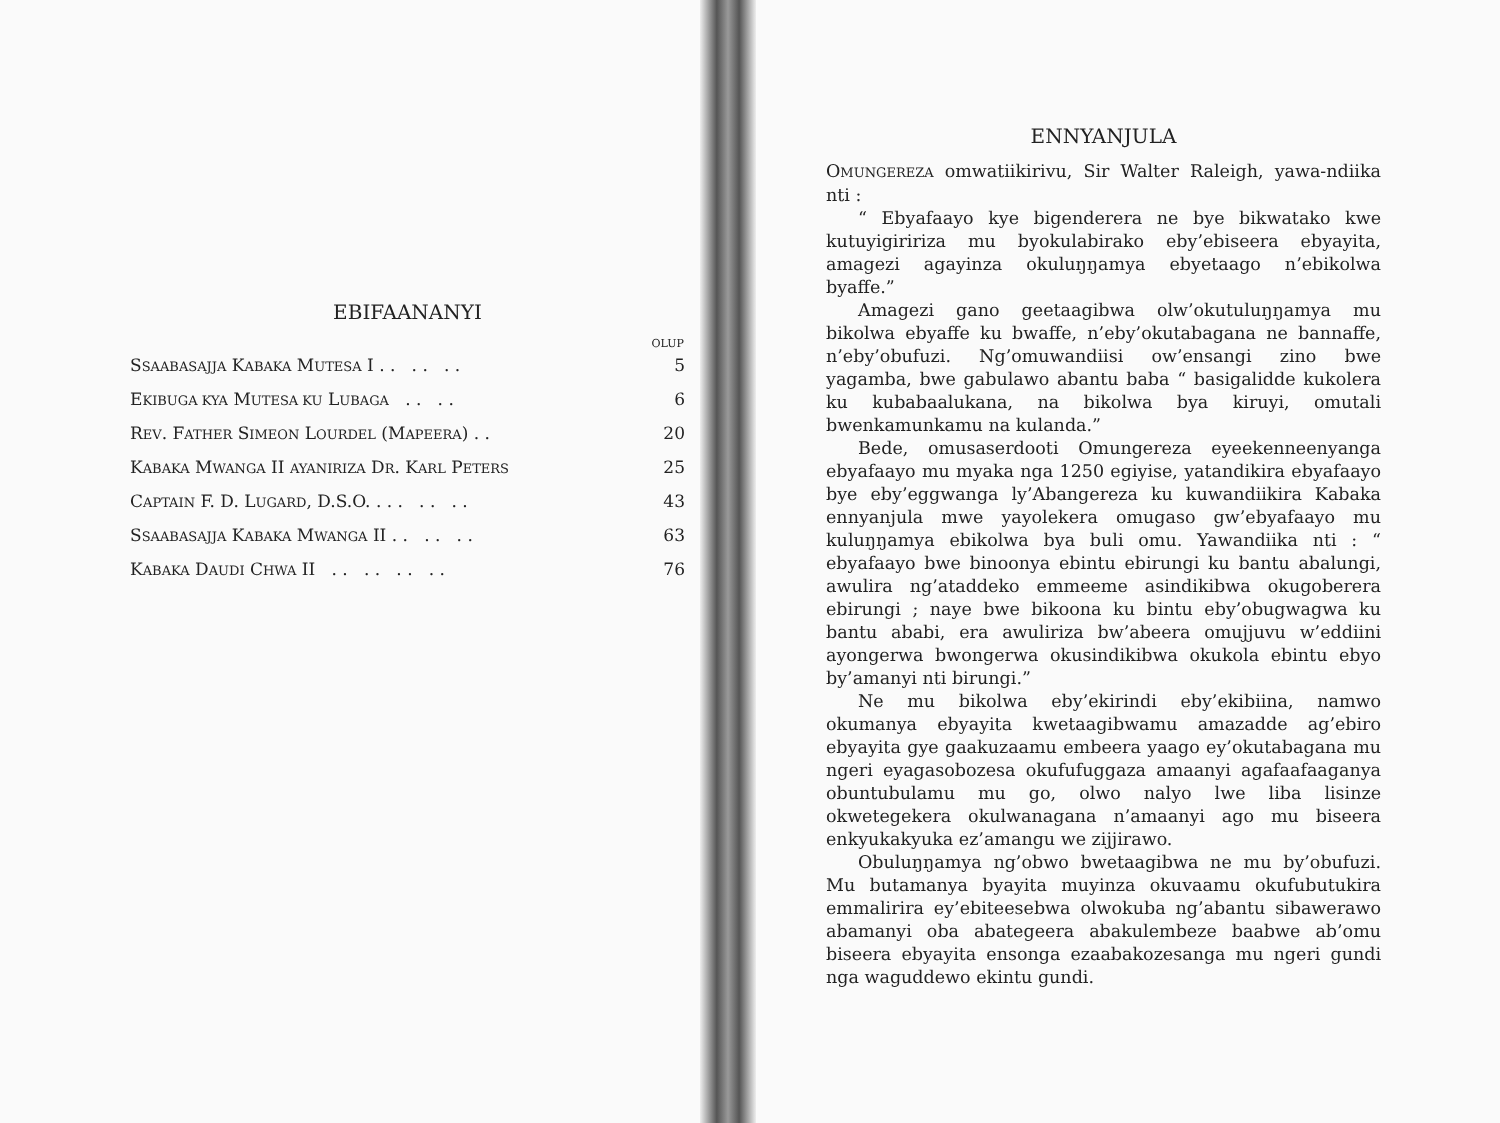EBIFAANANYI
| | OLUP |
| S SAABASAJJA K ABAKA M UTESA I . . . . . . | 5 |
| E KIBUGA KYA M UTESA KU L UBAGA . . . . | 6 |
| R EV . F ATHER S IMEON L OURDEL (M APEERA ) . . | 20 |
| K ABAKA M WANGA II AYANIRIZA D R . K ARL P ETERS | 25 |
| C APTAIN F. D. L UGARD , D.S.O. . . . . . . . | 43 |
| S SAABASAJJA K ABAKA M WANGA II . . . . . . | 63 |
| K ABAKA D AUDI C HWA II . . . . . . . . | 76 |
ENNYANJULA
OMUNGEREZA omwatiikirivu, Sir Walter Raleigh, yawa-ndiika nti :
“ Ebyafaayo kye bigenderera ne bye bikwatako kwe kutuyigiririza mu byokulabirako eby’ebiseera ebyayita, amagezi agayinza okuluŋŋamya ebyetaago n’ebikolwa byaffe.”
Amagezi gano geetaagibwa olw’okutuluŋŋamya mu bikolwa ebyaffe ku bwaffe, n’eby’okutabagana ne bannaffe, n’eby’obufuzi. Ng’omuwandiisi ow’ensangi zino bwe yagamba, bwe gabulawo abantu baba “ basigalidde kukolera ku kubabaalukana, na bikolwa bya kiruyi, omutali bwenkamunkamu na kulanda.”
Bede, omusaserdooti Omungereza eyeekenneenyanga ebyafaayo mu myaka nga 1250 egiyise, yatandikira ebyafaayo bye eby’eggwanga ly’Abangereza ku kuwandiikira Kabaka ennyanjula mwe yayolekera omugaso gw’ebyafaayo mu kuluŋŋamya ebikolwa bya buli omu. Yawandiika nti : “ ebyafaayo bwe binoonya ebintu ebirungi ku bantu abalungi, awulira ng’ataddeko emmeeme asindikibwa okugoberera ebirungi ; naye bwe bikoona ku bintu eby’obugwagwa ku bantu ababi, era awuliriza bw’abeera omujjuvu w’eddiini ayongerwa bwongerwa okusindikibwa okukola ebintu ebyo by’amanyi nti birungi.”
Ne mu bikolwa eby’ekirindi eby’ekibiina, namwo okumanya ebyayita kwetaagibwamu amazadde ag’ebiro ebyayita gye gaakuzaamu embeera yaago ey’okutabagana mu ngeri eyagasobozesa okufufuggaza amaanyi agafaafaaganya obuntubulamu mu go, olwo nalyo lwe liba lisinze okwetegekera okulwanagana n’amaanyi ago mu biseera enkyukakyuka ez’amangu we zijjirawo.
Obuluŋŋamya ng’obwo bwetaagibwa ne mu by’obufuzi. Mu butamanya byayita muyinza okuvaamu okufubutukira emmalirira ey’ebiteesebwa olwokuba ng’abantu sibawerawo abamanyi oba abategeera abakulembeze baabwe ab’omu biseera ebyayita ensonga ezaabakozesanga mu ngeri gundi nga waguddewo ekintu gundi.